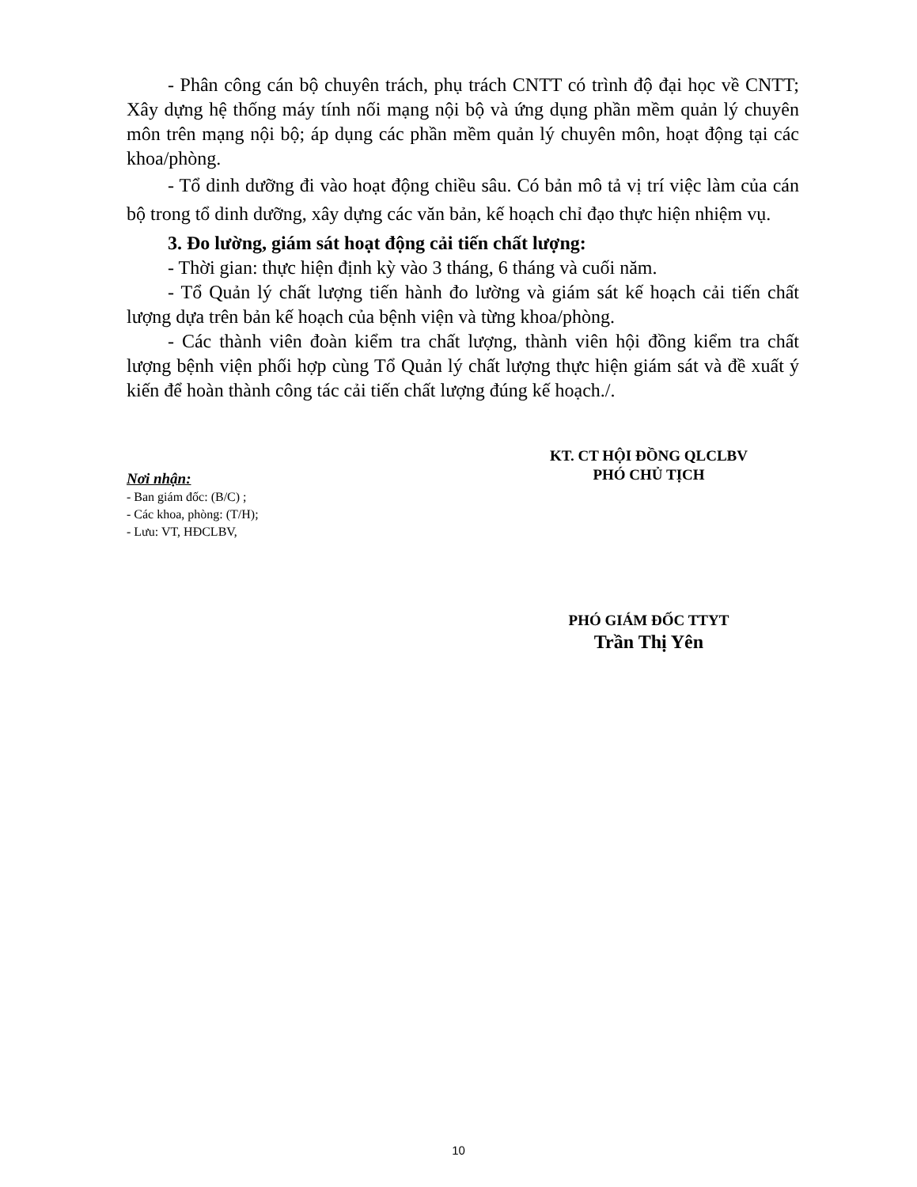- Phân công cán bộ chuyên trách, phụ trách CNTT có trình độ đại học về CNTT; Xây dựng hệ thống máy tính nối mạng nội bộ và ứng dụng phần mềm quản lý chuyên môn trên mạng nội bộ; áp dụng các phần mềm quản lý chuyên môn, hoạt động tại các khoa/phòng.
- Tổ dinh dưỡng đi vào hoạt động chiều sâu. Có bản mô tả vị trí việc làm của cán bộ trong tổ dinh dưỡng, xây dựng các văn bản, kế hoạch chỉ đạo thực hiện nhiệm vụ.
3. Đo lường, giám sát hoạt động cải tiến chất lượng:
- Thời gian: thực hiện định kỳ vào 3 tháng, 6 tháng và cuối năm.
- Tổ Quản lý chất lượng tiến hành đo lường và giám sát kế hoạch cải tiến chất lượng dựa trên bản kế hoạch của bệnh viện và từng khoa/phòng.
- Các thành viên đoàn kiểm tra chất lượng, thành viên hội đồng kiểm tra chất lượng bệnh viện phối hợp cùng Tổ Quản lý chất lượng thực hiện giám sát và đề xuất ý kiến để hoàn thành công tác cải tiến chất lượng đúng kế hoạch./.
Nơi nhận:
- Ban giám đốc: (B/C) ;
- Các khoa, phòng: (T/H);
- Lưu: VT, HĐCLBV,
KT. CT HỘI ĐỒNG QLCLBV
PHÓ CHỦ TỊCH
PHÓ GIÁM ĐỐC TTYT
Trần Thị Yên
10